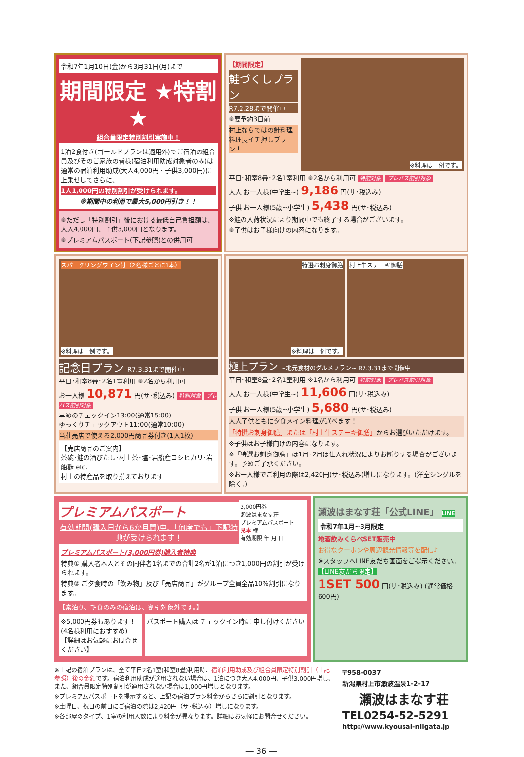令和7年1月10日(金)から3月31日(月)まで
期間限定 ★特割★
組合員限定特別割引実施中！
1泊2食付き(ゴールドプランは適用外)でご宿泊の組合員及びそのご家族の皆様(宿泊利用助成対象者のみ)は通常の宿泊利用助成(大人4,000円・子供3,000円)に上乗せしてさらに、
1人1,000円の特別割引が受けられます。
※期間中の利用で最大5,000円引き！！
※ただし「特別割引」後における最低自己負担額は、大人4,000円、子供3,000円となります。
※プレミアムパスポート(下記参照)との併用可
【期間限定】
鮭づくしプラン
R7.2.28まで開催中
※要予約3日前
村上ならではの鮭料理 料理長イチ押しプラン！
※料理は一例です。
平日･和室8畳･2名1室利用 ※2名から利用可 特割対象 プレパス割引対象
大人 お一人様(中学生~) 9,186 円(サ･税込み)
子供 お一人様(5歳~小学生) 5,438 円(サ･税込み)
※鮭の入荷状況により期間中でも終了する場合がございます。
※子供はお子様向けの内容になります。
スパークリングワイン付（2名様ごとに1本）
※料理は一例です。
記念日プラン R7.3.31まで開催中
平日･和室8畳･2名1室利用 ※2名から利用可
お一人様 10,871 円(サ･税込み) 特割対象 プレパス割引対象
早めのチェックイン13:00(通常15:00)
ゆっくりチェックアウト11:00(通常10:00)
当荘売店で使える2,000円商品券付き(1人1枚)
【売店商品のご案内】
茶碗･鮭の酒びたし･村上茶･塩･岩船産コシヒカリ･岩船麩 etc.
村上の特産品を取り揃えております
特選お刺身御膳
※料理は一例です。
村上牛ステーキ御膳
極上プラン ~地元食材のグルメプラン~ R7.3.31まで開催中
平日･和室8畳･2名1室利用 ※1名から利用可 特割対象 プレパス割引対象
大人 お一人様(中学生~) 11,606 円(サ･税込み)
子供 お一人様(5歳~小学生) 5,680 円(サ･税込み)
大人子供ともに夕食メイン料理が選べます！
「特撰お刺身御膳」または「村上牛ステーキ御膳」からお選びいただけます。
※子供はお子様向けの内容になります。
※「特選お刺身御膳」は1月･2月は仕入れ状況によりお断りする場合がございます。予めご了承ください。
※お一人様でご利用の際は2,420円(サ･税込み)増しになります。(洋室シングルを除く。)
プレミアムパスポート
有効期間(購入日から6か月間)中、「何度でも」下記特典が受けられます！
3,000円券
瀬波はまなす荘
プレミアムパスポート
見本 様
有効期限 年 月 日
プレミアムパスポート(3,000円券)購入者特典
特典① 購入者本人とその同伴者1名までの合計2名が1泊につき1,000円の割引が受けられます。
特典② ご夕食時の「飲み物」及び「売店商品」がグループ全員全品10%割引になります。
【素泊り、朝食のみの宿泊は、割引対象外です。】
※5,000円券もあります！(4名様利用におすすめ)
【詳細はお気軽にお問合せください】
パスポート購入は チェックイン時に 申し付けください
瀬波はまなす荘「公式LINE」 LINE
令和7年1月~3月限定
地酒飲みくらべSET販売中
お得なクーポンや周辺観光情報等を配信♪
※スタッフへLINE友だち画面をご提示ください。
【LINE友だち限定】
1SET 500 円(サ･税込み) (通常価格600円)
※上記の宿泊プランは、全て平日2名1室(和室8畳)利用時、宿泊利用助成及び組合員限定特別割引（上記参照）後の金額です。宿泊利用助成が適用されない場合は、1泊につき大人4,000円、子供3,000円増し、また、組合員限定特別割引が適用されない場合は1,000円増しとなります。
※プレミアムパスポートを提示すると、上記の宿泊プラン料金からさらに割引となります。
※土曜日、祝日の前日にご宿泊の際は2,420円（サ･税込み）増しになります。
※各部屋のタイプ、1室の利用人数により料金が異なります。詳細はお気軽にお問合せください。
〒958-0037
新潟県村上市瀬波温泉1-2-17
瀬波はまなす荘
TEL0254-52-5291
http://www.kyousai-niigata.jp
― 36 ―